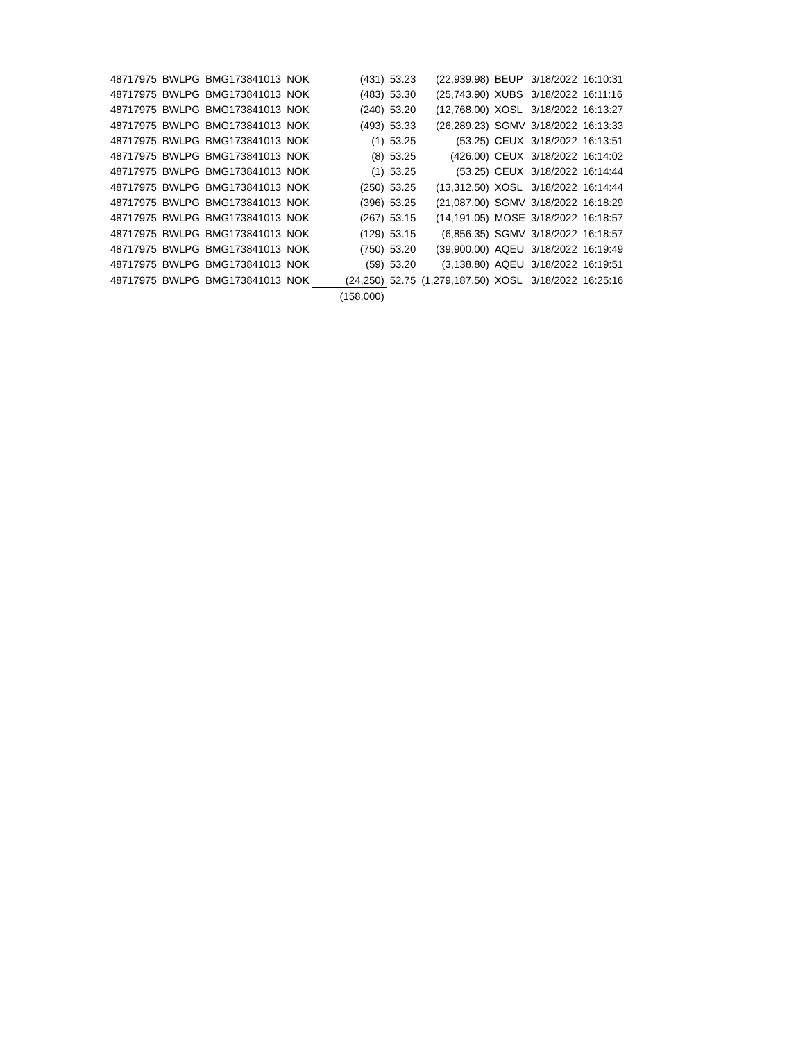| 48717975 | BWLPG | BMG173841013 | NOK | (431) | 53.23 | (22,939.98) | BEUP | 3/18/2022 | 16:10:31 |
| 48717975 | BWLPG | BMG173841013 | NOK | (483) | 53.30 | (25,743.90) | XUBS | 3/18/2022 | 16:11:16 |
| 48717975 | BWLPG | BMG173841013 | NOK | (240) | 53.20 | (12,768.00) | XOSL | 3/18/2022 | 16:13:27 |
| 48717975 | BWLPG | BMG173841013 | NOK | (493) | 53.33 | (26,289.23) | SGMV | 3/18/2022 | 16:13:33 |
| 48717975 | BWLPG | BMG173841013 | NOK | (1) | 53.25 | (53.25) | CEUX | 3/18/2022 | 16:13:51 |
| 48717975 | BWLPG | BMG173841013 | NOK | (8) | 53.25 | (426.00) | CEUX | 3/18/2022 | 16:14:02 |
| 48717975 | BWLPG | BMG173841013 | NOK | (1) | 53.25 | (53.25) | CEUX | 3/18/2022 | 16:14:44 |
| 48717975 | BWLPG | BMG173841013 | NOK | (250) | 53.25 | (13,312.50) | XOSL | 3/18/2022 | 16:14:44 |
| 48717975 | BWLPG | BMG173841013 | NOK | (396) | 53.25 | (21,087.00) | SGMV | 3/18/2022 | 16:18:29 |
| 48717975 | BWLPG | BMG173841013 | NOK | (267) | 53.15 | (14,191.05) | MOSE | 3/18/2022 | 16:18:57 |
| 48717975 | BWLPG | BMG173841013 | NOK | (129) | 53.15 | (6,856.35) | SGMV | 3/18/2022 | 16:18:57 |
| 48717975 | BWLPG | BMG173841013 | NOK | (750) | 53.20 | (39,900.00) | AQEU | 3/18/2022 | 16:19:49 |
| 48717975 | BWLPG | BMG173841013 | NOK | (59) | 53.20 | (3,138.80) | AQEU | 3/18/2022 | 16:19:51 |
| 48717975 | BWLPG | BMG173841013 | NOK | (24,250) | 52.75 | (1,279,187.50) | XOSL | 3/18/2022 | 16:25:16 |
| | | | | (158,000) | | | | | |